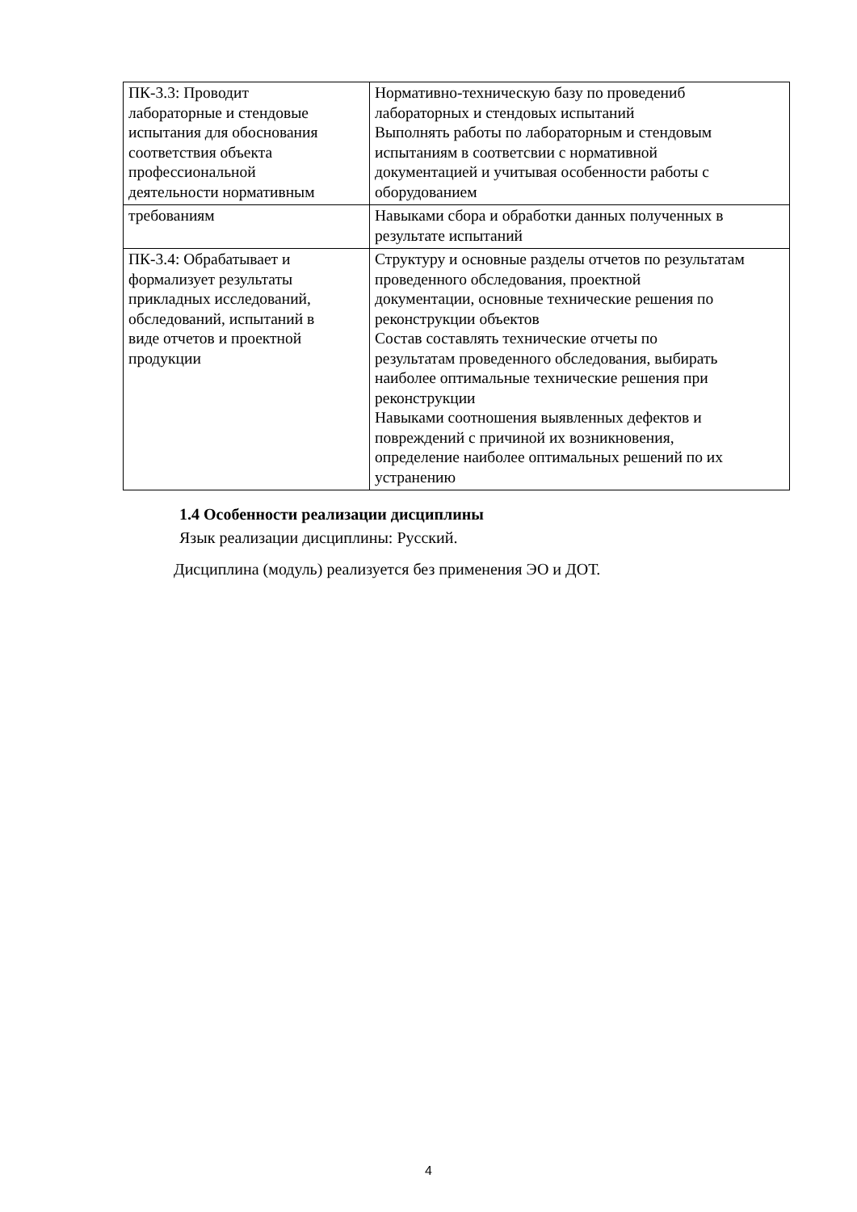| ПК-3.3: Проводит лабораторные и стендовые испытания для обоснования соответствия объекта профессиональной деятельности нормативным | Нормативно-техническую базу по проведениб лабораторных и стендовых испытаний Выполнять работы по лабораторным и стендовым испытаниям в соответсвии с нормативной документацией и учитывая особенности работы с оборудованием |
| требованиям | Навыками сбора и обработки данных полученных в результате испытаний |
| ПК-3.4: Обрабатывает и формализует результаты прикладных исследований, обследований, испытаний в виде отчетов и проектной продукции | Структуру и основные разделы отчетов по результатам проведенного обследования, проектной документации, основные технические решения по реконструкции объектов Состав составлять технические отчеты по результатам проведенного обследования, выбирать наиболее оптимальные технические решения при реконструкции Навыками соотношения выявленных дефектов и повреждений с причиной их возникновения, определение наиболее оптимальных решений по их устранению |
1.4 Особенности реализации дисциплины
Язык реализации дисциплины: Русский.
Дисциплина (модуль) реализуется без применения ЭО и ДОТ.
4